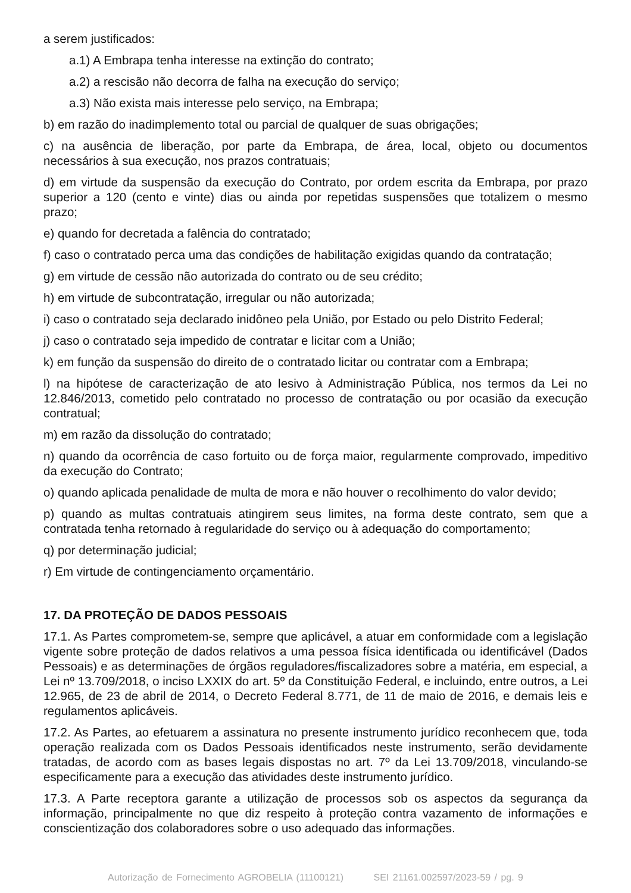a serem justificados:
a.1) A Embrapa tenha interesse na extinção do contrato;
a.2) a rescisão não decorra de falha na execução do serviço;
a.3) Não exista mais interesse pelo serviço, na Embrapa;
b) em razão do inadimplemento total ou parcial de qualquer de suas obrigações;
c) na ausência de liberação, por parte da Embrapa, de área, local, objeto ou documentos necessários à sua execução, nos prazos contratuais;
d) em virtude da suspensão da execução do Contrato, por ordem escrita da Embrapa, por prazo superior a 120 (cento e vinte) dias ou ainda por repetidas suspensões que totalizem o mesmo prazo;
e) quando for decretada a falência do contratado;
f) caso o contratado perca uma das condições de habilitação exigidas quando da contratação;
g) em virtude de cessão não autorizada do contrato ou de seu crédito;
h) em virtude de subcontratação, irregular ou não autorizada;
i) caso o contratado seja declarado inidôneo pela União, por Estado ou pelo Distrito Federal;
j) caso o contratado seja impedido de contratar e licitar com a União;
k) em função da suspensão do direito de o contratado licitar ou contratar com a Embrapa;
l) na hipótese de caracterização de ato lesivo à Administração Pública, nos termos da Lei no 12.846/2013, cometido pelo contratado no processo de contratação ou por ocasião da execução contratual;
m) em razão da dissolução do contratado;
n) quando da ocorrência de caso fortuito ou de força maior, regularmente comprovado, impeditivo da execução do Contrato;
o) quando aplicada penalidade de multa de mora e não houver o recolhimento do valor devido;
p) quando as multas contratuais atingirem seus limites, na forma deste contrato, sem que a contratada tenha retornado à regularidade do serviço ou à adequação do comportamento;
q) por determinação judicial;
r) Em virtude de contingenciamento orçamentário.
17. DA PROTEÇÃO DE DADOS PESSOAIS
17.1. As Partes comprometem-se, sempre que aplicável, a atuar em conformidade com a legislação vigente sobre proteção de dados relativos a uma pessoa física identificada ou identificável (Dados Pessoais) e as determinações de órgãos reguladores/fiscalizadores sobre a matéria, em especial, a Lei nº 13.709/2018, o inciso LXXIX do art. 5º da Constituição Federal, e incluindo, entre outros, a Lei 12.965, de 23 de abril de 2014, o Decreto Federal 8.771, de 11 de maio de 2016, e demais leis e regulamentos aplicáveis.
17.2. As Partes, ao efetuarem a assinatura no presente instrumento jurídico reconhecem que, toda operação realizada com os Dados Pessoais identificados neste instrumento, serão devidamente tratadas, de acordo com as bases legais dispostas no art. 7º da Lei 13.709/2018, vinculando-se especificamente para a execução das atividades deste instrumento jurídico.
17.3. A Parte receptora garante a utilização de processos sob os aspectos da segurança da informação, principalmente no que diz respeito à proteção contra vazamento de informações e conscientização dos colaboradores sobre o uso adequado das informações.
Autorização de Fornecimento AGROBELIA (11100121) SEI 21161.002597/2023-59 / pg. 9